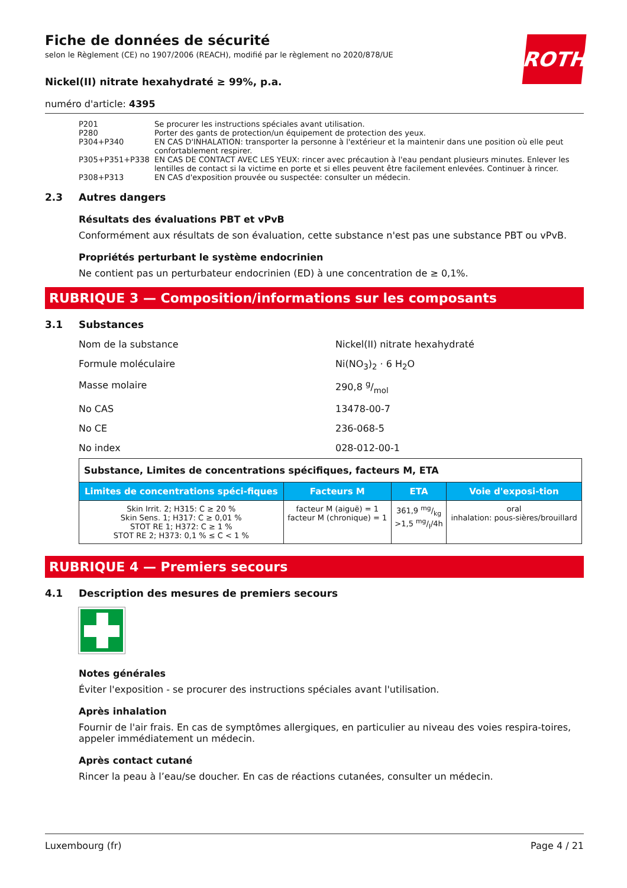Fiche de données de sécurité
selon le Règlement (CE) no 1907/2006 (REACH), modifié par le règlement no 2020/878/UE
ROTH
Nickel(II) nitrate hexahydraté ≥ 99%, p.a.
numéro d'article: 4395
P201 Se procurer les instructions spéciales avant utilisation.
P280 Porter des gants de protection/un équipement de protection des yeux.
P304+P340 EN CAS D'INHALATION: transporter la personne à l'extérieur et la maintenir dans une position où elle peut confortablement respirer.
P305+P351+P338 EN CAS DE CONTACT AVEC LES YEUX: rincer avec précaution à l'eau pendant plusieurs minutes. Enlever les lentilles de contact si la victime en porte et si elles peuvent être facilement enlevées. Continuer à rincer.
P308+P313 EN CAS d'exposition prouvée ou suspectée: consulter un médecin.
2.3 Autres dangers
Résultats des évaluations PBT et vPvB
Conformément aux résultats de son évaluation, cette substance n'est pas une substance PBT ou vPvB.
Propriétés perturbant le système endocrinien
Ne contient pas un perturbateur endocrinien (ED) à une concentration de ≥ 0,1%.
RUBRIQUE 3 — Composition/informations sur les composants
3.1 Substances
Nom de la substance Nickel(II) nitrate hexahydraté
Formule moléculaire Ni(NO<sub>3</sub>)<sub>2</sub> · 6 H<sub>2</sub>O
Masse molaire 290,8 g/mol
No CAS 13478-00-7
No CE 236-068-5
No index 028-012-00-1
| Substance, Limites de concentrations spécifiques, facteurs M, ETA | | | |
| Limites de concentrations spéci-fiques | Facteurs M | ETA | Voie d'exposi-tion |
| Skin Irrit. 2; H315: C ≥ 20 % Skin Sens. 1; H317: C ≥ 0,01 % STOT RE 1; H372: C ≥ 1 % STOT RE 2; H373: 0,1 % ≤ C < 1 % | facteur M (aiguë) = 1 facteur M (chronique) = 1 | 361,9 mg/kg >1,5 mg/l/4h | oral inhalation: pous-sières/brouillard |
RUBRIQUE 4 — Premiers secours
4.1 Description des mesures de premiers secours
Notes générales
Éviter l'exposition - se procurer des instructions spéciales avant l'utilisation.
Après inhalation
Fournir de l'air frais. En cas de symptômes allergiques, en particulier au niveau des voies respira-toires, appeler immédiatement un médecin.
Après contact cutané
Rincer la peau à l’eau/se doucher. En cas de réactions cutanées, consulter un médecin.
Luxembourg (fr) Page 4 / 21